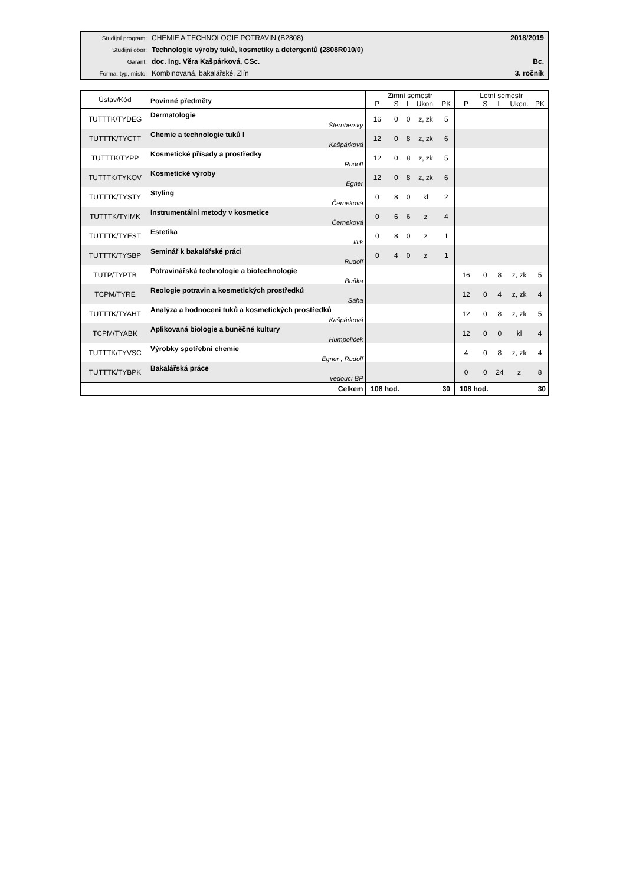| Studijní program: | CHEMIE A TECHNOLOGIE POTRAVIN (B2808) | 2018/2019 |
| Studijní obor: | Technologie výroby tuků, kosmetiky a detergentů (2808R010/0) | |
| Garant: | doc. Ing. Věra Kašpárková, CSc. | Bc. |
| Forma, typ, místo: | Kombinovaná, bakalářské, Zlín | 3. ročník |
| Ústav/Kód | Povinné předměty | Zimní semestr | | | | | Letní semestr | | | | |
| --- | --- | --- | --- | --- | --- | --- | --- | --- | --- | --- | --- |
| | | P | S | L | Ukon. | PK | P | S | L | Ukon. | PK |
| TUTTTK/TYDEG | Dermatologie Šternberský | 16 | 0 | 0 | z, zk | 5 | | | | | |
| TUTTTK/TYCTT | Chemie a technologie tuků I Kašpárková | 12 | 0 | 8 | z, zk | 6 | | | | | |
| TUTTTK/TYPP | Kosmetické přísady a prostředky Rudolf | 12 | 0 | 8 | z, zk | 5 | | | | | |
| TUTTTK/TYKOV | Kosmetické výroby Egner | 12 | 0 | 8 | z, zk | 6 | | | | | |
| TUTTTK/TYSTY | Styling Černeková | 0 | 8 | 0 | kl | 2 | | | | | |
| TUTTTK/TYIMK | Instrumentální metody v kosmetice Černeková | 0 | 6 | 6 | z | 4 | | | | | |
| TUTTTK/TYEST | Estetika Illík | 0 | 8 | 0 | z | 1 | | | | | |
| TUTTTK/TYSBP | Seminář k bakalářské práci Rudolf | 0 | 4 | 0 | z | 1 | | | | | |
| TUTP/TYPTB | Potravinářská technologie a biotechnologie Buňka | | | | | | 16 | 0 | 8 | z, zk | 5 |
| TCPM/TYRE | Reologie potravin a kosmetických prostředků Sáha | | | | | | 12 | 0 | 4 | z, zk | 4 |
| TUTTTK/TYAHT | Analýza a hodnocení tuků a kosmetických prostředků Kašpárková | | | | | | 12 | 0 | 8 | z, zk | 5 |
| TCPM/TYABK | Aplikovaná biologie a buněčné kultury Humpolíček | | | | | | 12 | 0 | 0 | kl | 4 |
| TUTTTK/TYVSC | Výrobky spotřební chemie Egner , Rudolf | | | | | | 4 | 0 | 8 | z, zk | 4 |
| TUTTTK/TYBPK | Bakalářská práce vedoucí BP | | | | | | 0 | 0 | 24 | z | 8 |
| | Celkem | 108 hod. | | | | 30 | 108 hod. | | | | 30 |